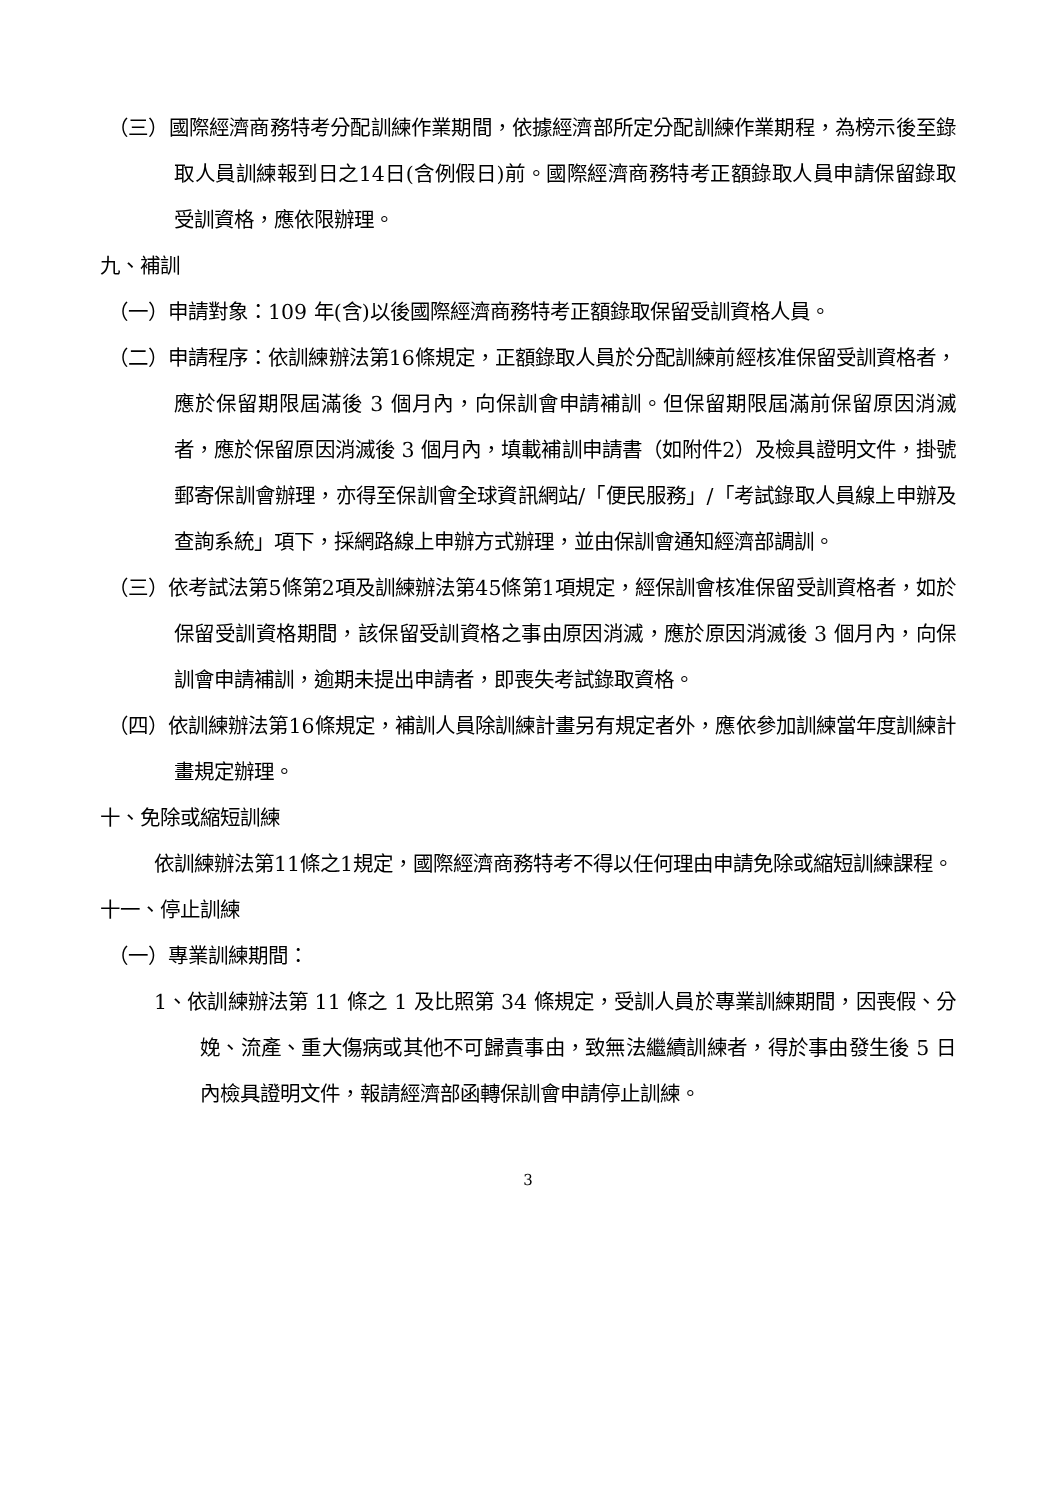（三）國際經濟商務特考分配訓練作業期間，依據經濟部所定分配訓練作業期程，為榜示後至錄取人員訓練報到日之14日(含例假日)前。國際經濟商務特考正額錄取人員申請保留錄取受訓資格，應依限辦理。
九、補訓
（一）申請對象：109 年(含)以後國際經濟商務特考正額錄取保留受訓資格人員。
（二）申請程序：依訓練辦法第16條規定，正額錄取人員於分配訓練前經核准保留受訓資格者，應於保留期限屆滿後 3 個月內，向保訓會申請補訓。但保留期限屆滿前保留原因消滅者，應於保留原因消滅後 3 個月內，填載補訓申請書（如附件2）及檢具證明文件，掛號郵寄保訓會辦理，亦得至保訓會全球資訊網站/「便民服務」/「考試錄取人員線上申辦及查詢系統」項下，採網路線上申辦方式辦理，並由保訓會通知經濟部調訓。
（三）依考試法第5條第2項及訓練辦法第45條第1項規定，經保訓會核准保留受訓資格者，如於保留受訓資格期間，該保留受訓資格之事由原因消滅，應於原因消滅後 3 個月內，向保訓會申請補訓，逾期未提出申請者，即喪失考試錄取資格。
（四）依訓練辦法第16條規定，補訓人員除訓練計畫另有規定者外，應依參加訓練當年度訓練計畫規定辦理。
十、免除或縮短訓練
依訓練辦法第11條之1規定，國際經濟商務特考不得以任何理由申請免除或縮短訓練課程。
十一、停止訓練
（一）專業訓練期間：
1、依訓練辦法第 11 條之 1 及比照第 34 條規定，受訓人員於專業訓練期間，因喪假、分娩、流產、重大傷病或其他不可歸責事由，致無法繼續訓練者，得於事由發生後 5 日內檢具證明文件，報請經濟部函轉保訓會申請停止訓練。
3